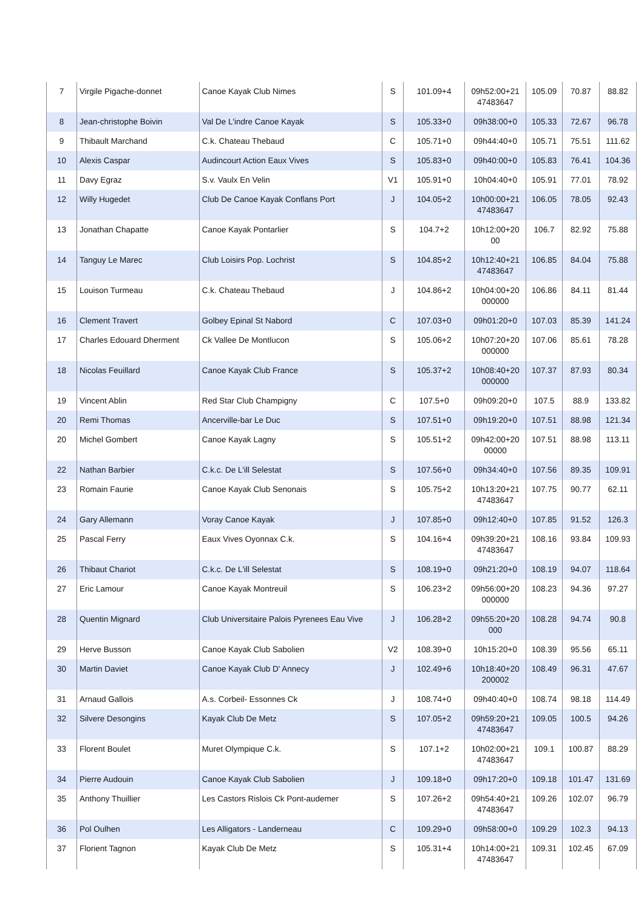| 7 | Virgile Pigache-donnet | Canoe Kayak Club Nimes | S | 101.09+4 | 09h52:00+21 47483647 | 105.09 | 70.87 | 88.82 |
| 8 | Jean-christophe Boivin | Val De L'indre Canoe Kayak | S | 105.33+0 | 09h38:00+0 | 105.33 | 72.67 | 96.78 |
| 9 | Thibault Marchand | C.k. Chateau Thebaud | C | 105.71+0 | 09h44:40+0 | 105.71 | 75.51 | 111.62 |
| 10 | Alexis Caspar | Audincourt Action Eaux Vives | S | 105.83+0 | 09h40:00+0 | 105.83 | 76.41 | 104.36 |
| 11 | Davy Egraz | S.v. Vaulx En Velin | V1 | 105.91+0 | 10h04:40+0 | 105.91 | 77.01 | 78.92 |
| 12 | Willy Hugedet | Club De Canoe Kayak Conflans Port | J | 104.05+2 | 10h00:00+21 47483647 | 106.05 | 78.05 | 92.43 |
| 13 | Jonathan Chapatte | Canoe Kayak Pontarlier | S | 104.7+2 | 10h12:00+20 00 | 106.7 | 82.92 | 75.88 |
| 14 | Tanguy Le Marec | Club Loisirs Pop. Lochrist | S | 104.85+2 | 10h12:40+21 47483647 | 106.85 | 84.04 | 75.88 |
| 15 | Louison Turmeau | C.k. Chateau Thebaud | J | 104.86+2 | 10h04:00+20 000000 | 106.86 | 84.11 | 81.44 |
| 16 | Clement Travert | Golbey Epinal St Nabord | C | 107.03+0 | 09h01:20+0 | 107.03 | 85.39 | 141.24 |
| 17 | Charles Edouard Dherment | Ck Vallee De Montlucon | S | 105.06+2 | 10h07:20+20 000000 | 107.06 | 85.61 | 78.28 |
| 18 | Nicolas Feuillard | Canoe Kayak Club France | S | 105.37+2 | 10h08:40+20 000000 | 107.37 | 87.93 | 80.34 |
| 19 | Vincent Ablin | Red Star Club Champigny | C | 107.5+0 | 09h09:20+0 | 107.5 | 88.9 | 133.82 |
| 20 | Remi Thomas | Ancerville-bar Le Duc | S | 107.51+0 | 09h19:20+0 | 107.51 | 88.98 | 121.34 |
| 20 | Michel Gombert | Canoe Kayak Lagny | S | 105.51+2 | 09h42:00+20 00000 | 107.51 | 88.98 | 113.11 |
| 22 | Nathan Barbier | C.k.c. De L'ill Selestat | S | 107.56+0 | 09h34:40+0 | 107.56 | 89.35 | 109.91 |
| 23 | Romain Faurie | Canoe Kayak Club Senonais | S | 105.75+2 | 10h13:20+21 47483647 | 107.75 | 90.77 | 62.11 |
| 24 | Gary Allemann | Voray Canoe Kayak | J | 107.85+0 | 09h12:40+0 | 107.85 | 91.52 | 126.3 |
| 25 | Pascal Ferry | Eaux Vives Oyonnax C.k. | S | 104.16+4 | 09h39:20+21 47483647 | 108.16 | 93.84 | 109.93 |
| 26 | Thibaut Chariot | C.k.c. De L'ill Selestat | S | 108.19+0 | 09h21:20+0 | 108.19 | 94.07 | 118.64 |
| 27 | Eric Lamour | Canoe Kayak Montreuil | S | 106.23+2 | 09h56:00+20 000000 | 108.23 | 94.36 | 97.27 |
| 28 | Quentin Mignard | Club Universitaire Palois Pyrenees Eau Vive | J | 106.28+2 | 09h55:20+20 000 | 108.28 | 94.74 | 90.8 |
| 29 | Herve Busson | Canoe Kayak Club Sabolien | V2 | 108.39+0 | 10h15:20+0 | 108.39 | 95.56 | 65.11 |
| 30 | Martin Daviet | Canoe Kayak Club D' Annecy | J | 102.49+6 | 10h18:40+20 200002 | 108.49 | 96.31 | 47.67 |
| 31 | Arnaud Gallois | A.s. Corbeil- Essonnes Ck | J | 108.74+0 | 09h40:40+0 | 108.74 | 98.18 | 114.49 |
| 32 | Silvere Desongins | Kayak Club De Metz | S | 107.05+2 | 09h59:20+21 47483647 | 109.05 | 100.5 | 94.26 |
| 33 | Florent Boulet | Muret Olympique C.k. | S | 107.1+2 | 10h02:00+21 47483647 | 109.1 | 100.87 | 88.29 |
| 34 | Pierre Audouin | Canoe Kayak Club Sabolien | J | 109.18+0 | 09h17:20+0 | 109.18 | 101.47 | 131.69 |
| 35 | Anthony Thuillier | Les Castors Rislois Ck Pont-audemer | S | 107.26+2 | 09h54:40+21 47483647 | 109.26 | 102.07 | 96.79 |
| 36 | Pol Oulhen | Les Alligators - Landerneau | C | 109.29+0 | 09h58:00+0 | 109.29 | 102.3 | 94.13 |
| 37 | Florient Tagnon | Kayak Club De Metz | S | 105.31+4 | 10h14:00+21 47483647 | 109.31 | 102.45 | 67.09 |